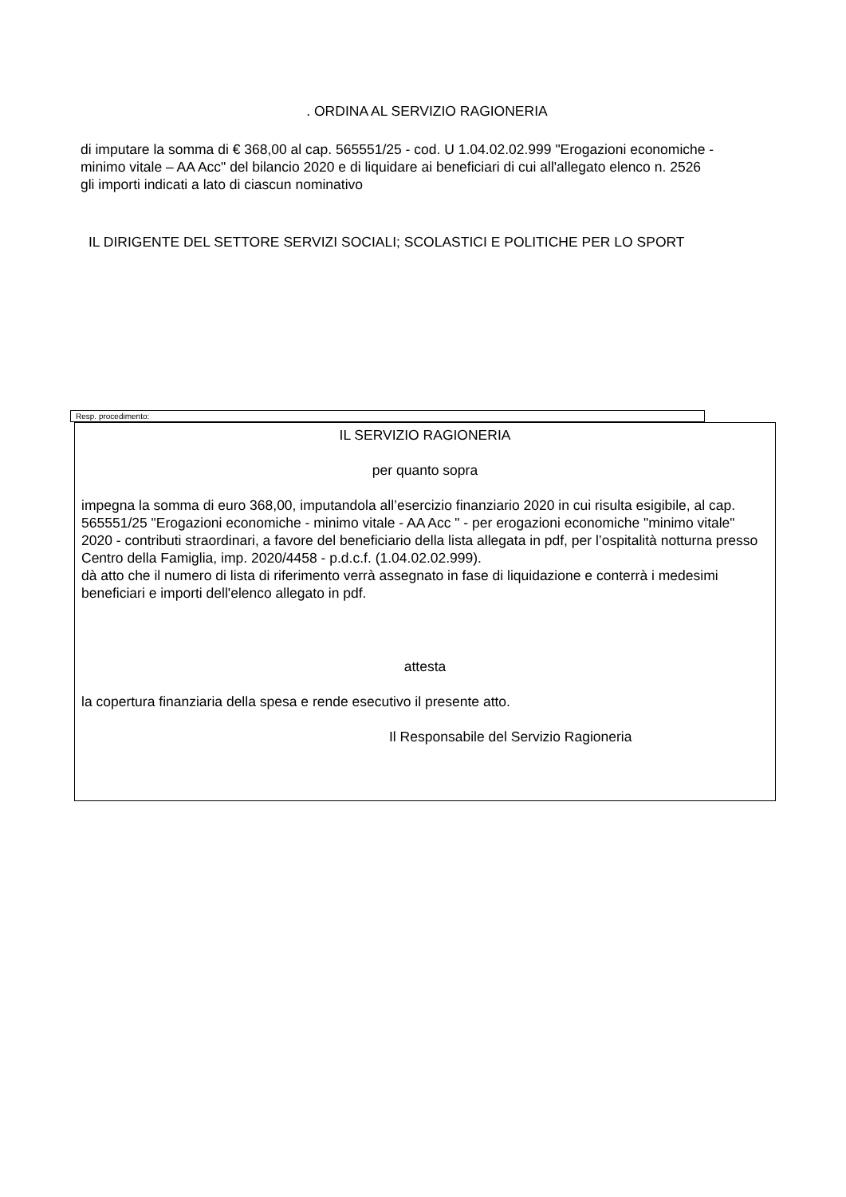. ORDINA AL SERVIZIO RAGIONERIA
di imputare la somma di € 368,00 al cap. 565551/25 - cod. U 1.04.02.02.999 "Erogazioni economiche - minimo vitale – AA Acc" del bilancio 2020 e di liquidare ai beneficiari di cui all'allegato elenco n. 2526 gli importi indicati a lato di ciascun nominativo
IL DIRIGENTE DEL SETTORE SERVIZI SOCIALI; SCOLASTICI E POLITICHE PER LO SPORT
Resp. procedimento:
IL SERVIZIO RAGIONERIA
per quanto sopra
impegna la somma di euro 368,00, imputandola all’esercizio finanziario 2020 in cui risulta esigibile, al cap. 565551/25 "Erogazioni economiche - minimo vitale - AA Acc " - per erogazioni economiche "minimo vitale" 2020 - contributi straordinari, a favore del beneficiario della lista allegata in pdf, per l’ospitalità notturna presso Centro della Famiglia, imp. 2020/4458 - p.d.c.f. (1.04.02.02.999).
dà atto che il numero di lista di riferimento verrà assegnato in fase di liquidazione e conterrà i medesimi beneficiari e importi dell'elenco allegato in pdf.
attesta
la copertura finanziaria della spesa e rende esecutivo il presente atto.
Il Responsabile del Servizio Ragioneria